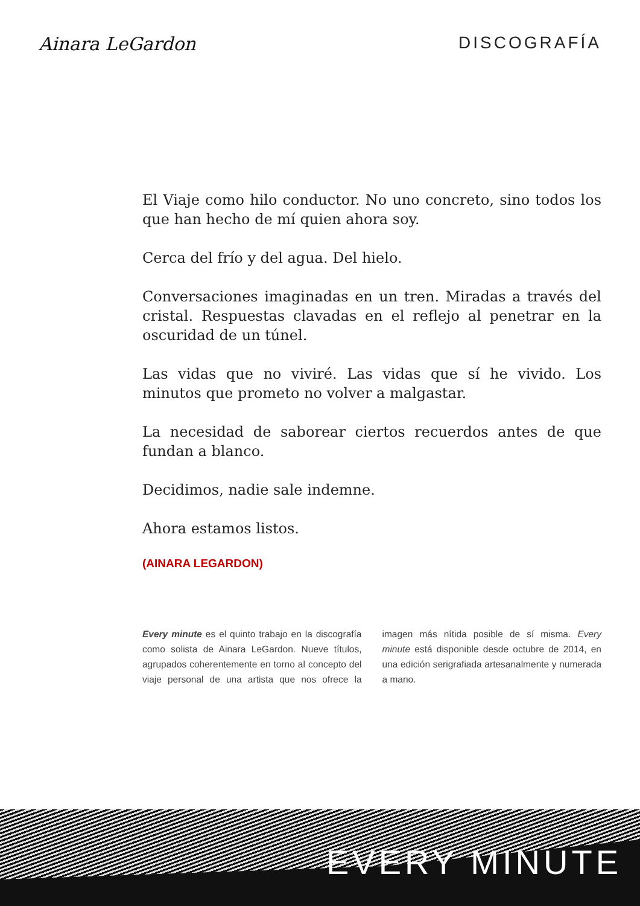Ainara LeGardon DISCOGRAFÍA
El Viaje como hilo conductor. No uno concreto, sino todos los que han hecho de mí quien ahora soy.
Cerca del frío y del agua. Del hielo.
Conversaciones imaginadas en un tren. Miradas a través del cristal. Respuestas clavadas en el reflejo al penetrar en la oscuridad de un túnel.
Las vidas que no viviré. Las vidas que sí he vivido. Los minutos que prometo no volver a malgastar.
La necesidad de saborear ciertos recuerdos antes de que fundan a blanco.
Decidimos, nadie sale indemne.
Ahora estamos listos.
(AINARA LEGARDON)
Every minute es el quinto trabajo en la discografía como solista de Ainara LeGardon. Nueve títulos, agrupados coherentemente en torno al concepto del viaje personal de una artista que nos ofrece la imagen más nítida posible de sí misma. Every minute está disponible desde octubre de 2014, en una edición serigrafiada artesanalmente y numerada a mano.
EVERY MINUTE